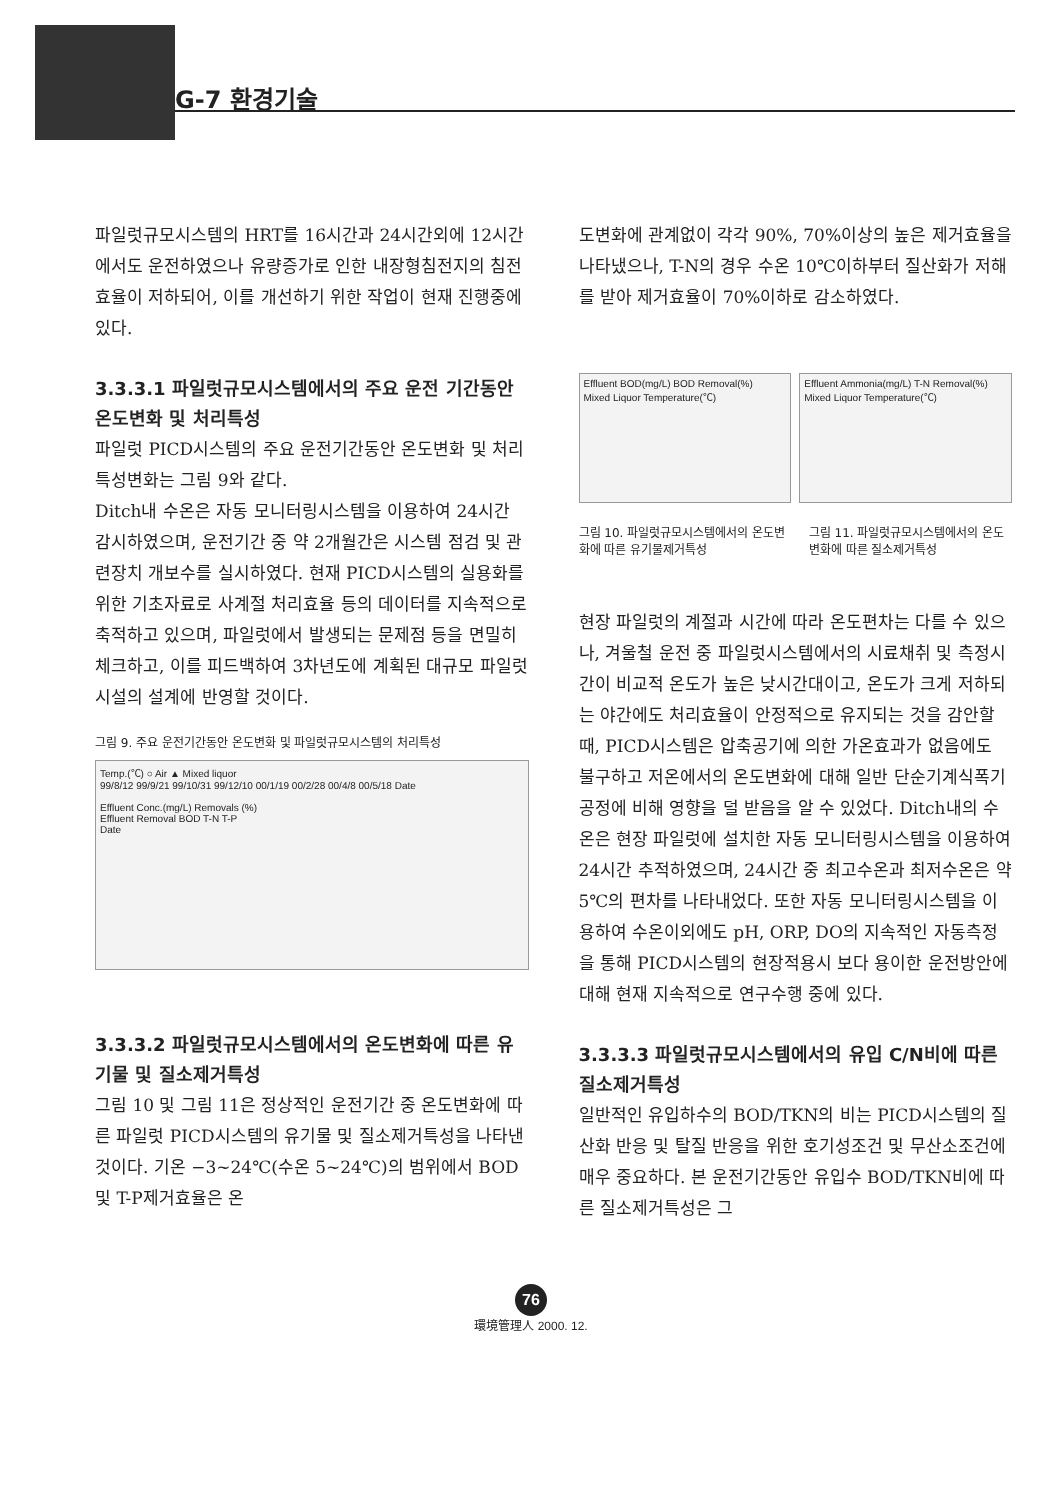G-7 환경기술
파일럿규모시스템의 HRT를 16시간과 24시간외에 12시간에서도 운전하였으나 유량증가로 인한 내장형침전지의 침전효율이 저하되어, 이를 개선하기 위한 작업이 현재 진행중에 있다.
3.3.3.1 파일럿규모시스템에서의 주요 운전 기간동안 온도변화 및 처리특성
파일럿 PICD시스템의 주요 운전기간동안 온도변화 및 처리특성변화는 그림 9와 같다.
Ditch내 수온은 자동 모니터링시스템을 이용하여 24시간 감시하였으며, 운전기간 중 약 2개월간은 시스템 점검 및 관련장치 개보수를 실시하였다. 현재 PICD시스템의 실용화를 위한 기초자료로 사계절 처리효율 등의 데이터를 지속적으로 축적하고 있으며, 파일럿에서 발생되는 문제점 등을 면밀히 체크하고, 이를 피드백하여 3차년도에 계획된 대규모 파일럿시설의 설계에 반영할 것이다.
그림 9. 주요 운전기간동안 온도변화 및 파일럿규모시스템의 처리특성
Temp.(℃) ○ Air ▲ Mixed liquor
99/8/12 99/9/21 99/10/31 99/12/10 00/1/19 00/2/28 00/4/8 00/5/18 Date
Effluent Conc.(mg/L) Removals (%)
Effluent Removal BOD T-N T-P
Date
3.3.3.2 파일럿규모시스템에서의 온도변화에 따른 유기물 및 질소제거특성
그림 10 및 그림 11은 정상적인 운전기간 중 온도변화에 따른 파일럿 PICD시스템의 유기물 및 질소제거특성을 나타낸 것이다. 기온 −3~24℃(수온 5~24℃)의 범위에서 BOD 및 T-P제거효율은 온
도변화에 관계없이 각각 90%, 70%이상의 높은 제거효율을 나타냈으나, T-N의 경우 수온 10℃이하부터 질산화가 저해를 받아 제거효율이 70%이하로 감소하였다.
Effluent BOD(mg/L) BOD Removal(%)
Mixed Liquor Temperature(℃)
Effluent Ammonia(mg/L) T-N Removal(%)
Mixed Liquor Temperature(℃)
그림 10. 파일럿규모시스템에서의 온도변화에 따른 유기물제거특성 그림 11. 파일럿규모시스템에서의 온도변화에 따른 질소제거특성
현장 파일럿의 계절과 시간에 따라 온도편차는 다를 수 있으나, 겨울철 운전 중 파일럿시스템에서의 시료채취 및 측정시간이 비교적 온도가 높은 낮시간대이고, 온도가 크게 저하되는 야간에도 처리효율이 안정적으로 유지되는 것을 감안할 때, PICD시스템은 압축공기에 의한 가온효과가 없음에도 불구하고 저온에서의 온도변화에 대해 일반 단순기계식폭기공정에 비해 영향을 덜 받음을 알 수 있었다. Ditch내의 수온은 현장 파일럿에 설치한 자동 모니터링시스템을 이용하여 24시간 추적하였으며, 24시간 중 최고수온과 최저수온은 약 5℃의 편차를 나타내었다. 또한 자동 모니터링시스템을 이용하여 수온이외에도 pH, ORP, DO의 지속적인 자동측정을 통해 PICD시스템의 현장적용시 보다 용이한 운전방안에 대해 현재 지속적으로 연구수행 중에 있다.
3.3.3.3 파일럿규모시스템에서의 유입 C/N비에 따른 질소제거특성
일반적인 유입하수의 BOD/TKN의 비는 PICD시스템의 질산화 반응 및 탈질 반응을 위한 호기성조건 및 무산소조건에 매우 중요하다. 본 운전기간동안 유입수 BOD/TKN비에 따른 질소제거특성은 그
76
環境管理人 2000. 12.